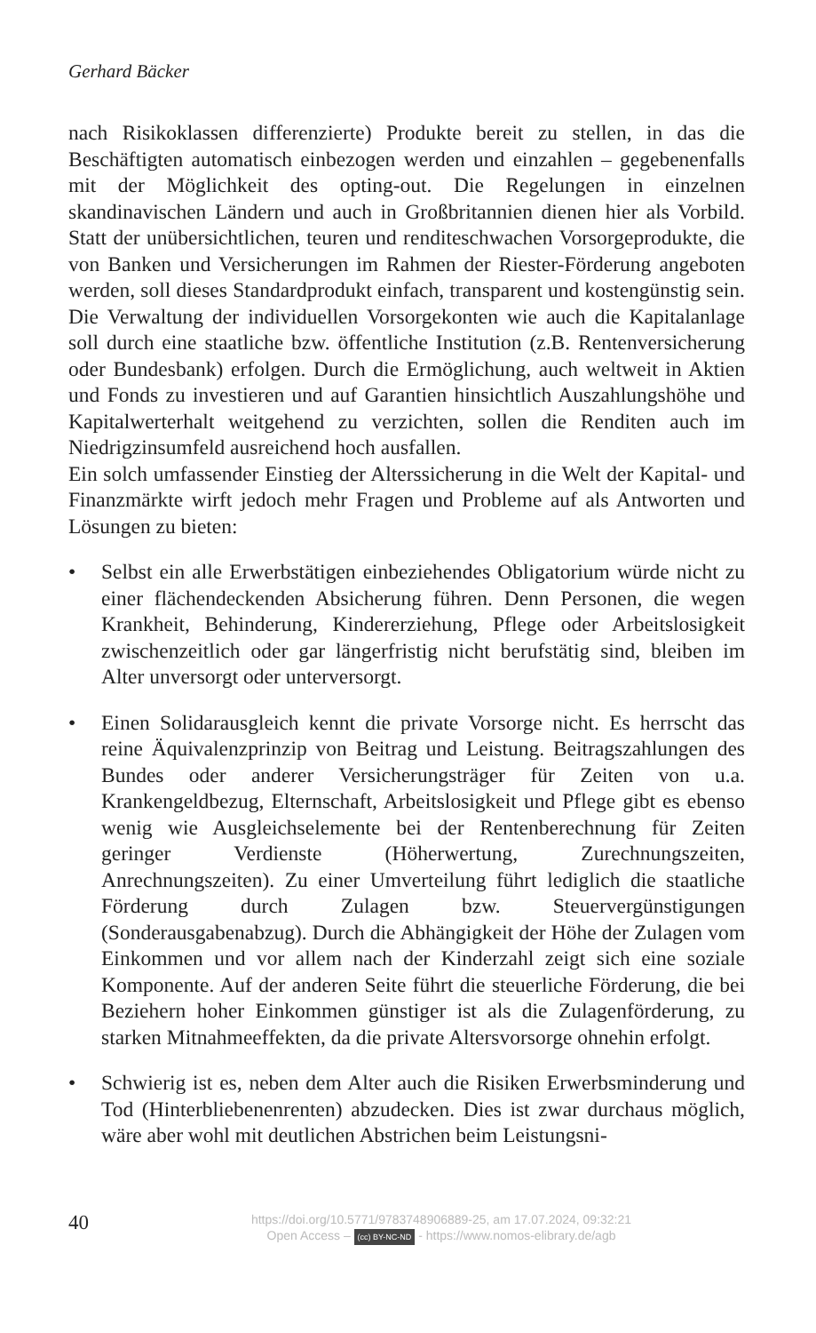Gerhard Bäcker
nach Risikoklassen differenzierte) Produkte bereit zu stellen, in das die Beschäftigten automatisch einbezogen werden und einzahlen – gegebenenfalls mit der Möglichkeit des opting-out. Die Regelungen in einzelnen skandinavischen Ländern und auch in Großbritannien dienen hier als Vorbild. Statt der unübersichtlichen, teuren und renditeschwachen Vorsorgeprodukte, die von Banken und Versicherungen im Rahmen der Riester-Förderung angeboten werden, soll dieses Standardprodukt einfach, transparent und kostengünstig sein. Die Verwaltung der individuellen Vorsorgekonten wie auch die Kapitalanlage soll durch eine staatliche bzw. öffentliche Institution (z.B. Rentenversicherung oder Bundesbank) erfolgen. Durch die Ermöglichung, auch weltweit in Aktien und Fonds zu investieren und auf Garantien hinsichtlich Auszahlungshöhe und Kapitalwerterhalt weitgehend zu verzichten, sollen die Renditen auch im Niedrigzinsumfeld ausreichend hoch ausfallen.
Ein solch umfassender Einstieg der Alterssicherung in die Welt der Kapital- und Finanzmärkte wirft jedoch mehr Fragen und Probleme auf als Antworten und Lösungen zu bieten:
• Selbst ein alle Erwerbstätigen einbeziehendes Obligatorium würde nicht zu einer flächendeckenden Absicherung führen. Denn Personen, die wegen Krankheit, Behinderung, Kindererziehung, Pflege oder Arbeitslosigkeit zwischenzeitlich oder gar längerfristig nicht berufstätig sind, bleiben im Alter unversorgt oder unterversorgt.
• Einen Solidarausgleich kennt die private Vorsorge nicht. Es herrscht das reine Äquivalenzprinzip von Beitrag und Leistung. Beitragszahlungen des Bundes oder anderer Versicherungsträger für Zeiten von u.a. Krankengeldbezug, Elternschaft, Arbeitslosigkeit und Pflege gibt es ebenso wenig wie Ausgleichselemente bei der Rentenberechnung für Zeiten geringer Verdienste (Höherwertung, Zurechnungszeiten, Anrechnungszeiten). Zu einer Umverteilung führt lediglich die staatliche Förderung durch Zulagen bzw. Steuervergünstigungen (Sonderausgabenabzug). Durch die Abhängigkeit der Höhe der Zulagen vom Einkommen und vor allem nach der Kinderzahl zeigt sich eine soziale Komponente. Auf der anderen Seite führt die steuerliche Förderung, die bei Beziehern hoher Einkommen günstiger ist als die Zulagenförderung, zu starken Mitnahmeeffekten, da die private Altersvorsorge ohnehin erfolgt.
• Schwierig ist es, neben dem Alter auch die Risiken Erwerbsminderung und Tod (Hinterbliebenenrenten) abzudecken. Dies ist zwar durchaus möglich, wäre aber wohl mit deutlichen Abstrichen beim Leistungsni-
40
https://doi.org/10.5771/9783748906889-25, am 17.07.2024, 09:32:21
Open Access – (cc) BY-NC-ND - https://www.nomos-elibrary.de/agb